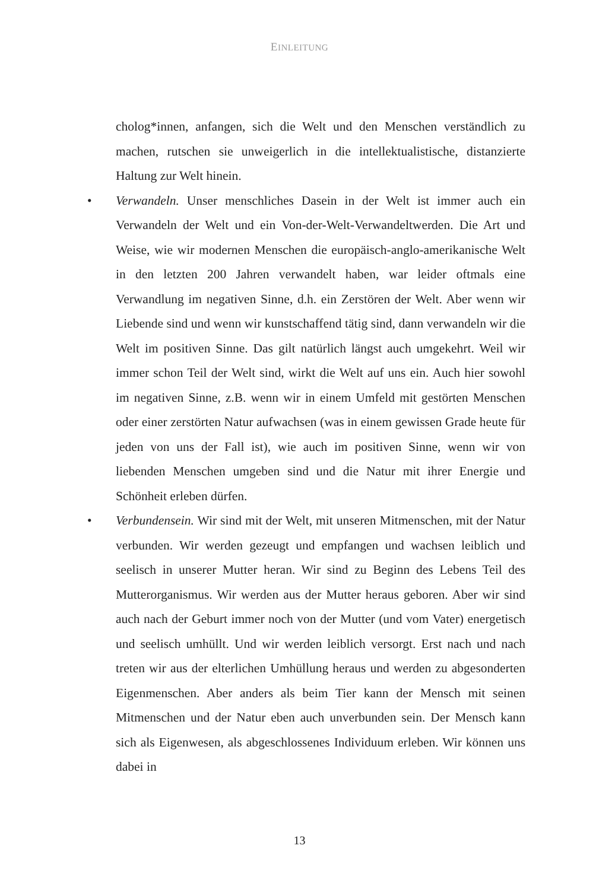EINLEITUNG
cholog*innen, anfangen, sich die Welt und den Menschen verständlich zu machen, rutschen sie unweigerlich in die intellektualistische, distanzierte Haltung zur Welt hinein.
•
Verwandeln. Unser menschliches Dasein in der Welt ist immer auch ein Verwandeln der Welt und ein Von-der-Welt-Verwandeltwerden. Die Art und Weise, wie wir modernen Menschen die europäisch-anglo-amerikanische Welt in den letzten 200 Jahren verwandelt haben, war leider oftmals eine Verwandlung im negativen Sinne, d.h. ein Zerstören der Welt. Aber wenn wir Liebende sind und wenn wir kunstschaffend tätig sind, dann verwandeln wir die Welt im positiven Sinne. Das gilt natürlich längst auch umgekehrt. Weil wir immer schon Teil der Welt sind, wirkt die Welt auf uns ein. Auch hier sowohl im negativen Sinne, z.B. wenn wir in einem Umfeld mit gestörten Menschen oder einer zerstörten Natur aufwachsen (was in einem gewissen Grade heute für jeden von uns der Fall ist), wie auch im positiven Sinne, wenn wir von liebenden Menschen umgeben sind und die Natur mit ihrer Energie und Schönheit erleben dürfen.
•
Verbundensein. Wir sind mit der Welt, mit unseren Mitmenschen, mit der Natur verbunden. Wir werden gezeugt und empfangen und wachsen leiblich und seelisch in unserer Mutter heran. Wir sind zu Beginn des Lebens Teil des Mutterorganismus. Wir werden aus der Mutter heraus geboren. Aber wir sind auch nach der Geburt immer noch von der Mutter (und vom Vater) energetisch und seelisch umhüllt. Und wir werden leiblich versorgt. Erst nach und nach treten wir aus der elterlichen Umhüllung heraus und werden zu abgesonderten Eigenmenschen. Aber anders als beim Tier kann der Mensch mit seinen Mitmenschen und der Natur eben auch unverbunden sein. Der Mensch kann sich als Eigenwesen, als abgeschlossenes Individuum erleben. Wir können uns dabei in
13